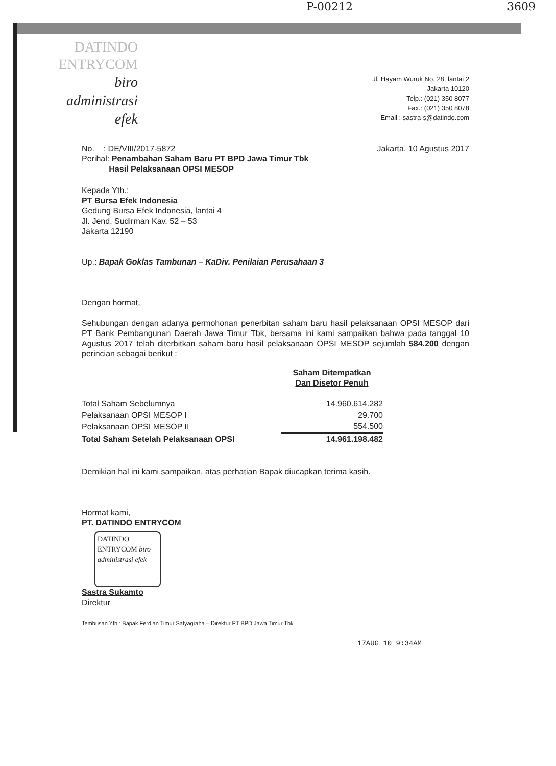P-00212 3609
DATINDO
ENTRYCOM
biro
administrasi
efek
Jl. Hayam Wuruk No. 28, lantai 2
Jakarta 10120
Telp.: (021) 350 8077
Fax.: (021) 350 8078
Email : sastra-s@datindo.com
No. : DE/VIII/2017-5872
Perihal: Penambahan Saham Baru PT BPD Jawa Timur Tbk
Hasil Pelaksanaan OPSI MESOP
Jakarta, 10 Agustus 2017
Kepada Yth.:
PT Bursa Efek Indonesia
Gedung Bursa Efek Indonesia, lantai 4
Jl. Jend. Sudirman Kav. 52 – 53
Jakarta 12190
Up.: Bapak Goklas Tambunan – KaDiv. Penilaian Perusahaan 3
Dengan hormat,
Sehubungan dengan adanya permohonan penerbitan saham baru hasil pelaksanaan OPSI MESOP dari PT Bank Pembangunan Daerah Jawa Timur Tbk, bersama ini kami sampaikan bahwa pada tanggal 10 Agustus 2017 telah diterbitkan saham baru hasil pelaksanaan OPSI MESOP sejumlah 584.200 dengan perincian sebagai berikut :
| | Saham Ditempatkan Dan Disetor Penuh |
| --- | --- |
| Total Saham Sebelumnya | 14.960.614.282 |
| Pelaksanaan OPSI MESOP I | 29.700 |
| Pelaksanaan OPSI MESOP II | 554.500 |
| Total Saham Setelah Pelaksanaan OPSI | 14.961.198.482 |
Demikian hal ini kami sampaikan, atas perhatian Bapak diucapkan terima kasih.
Hormat kami,
PT. DATINDO ENTRYCOM
DATINDO ENTRYCOM biro administrasi efek
Sastra Sukamto
Direktur
Tembusan Yth.: Bapak Ferdian Timur Satyagraha – Direktur PT BPD Jawa Timur Tbk
17AUG 10 9:34AM